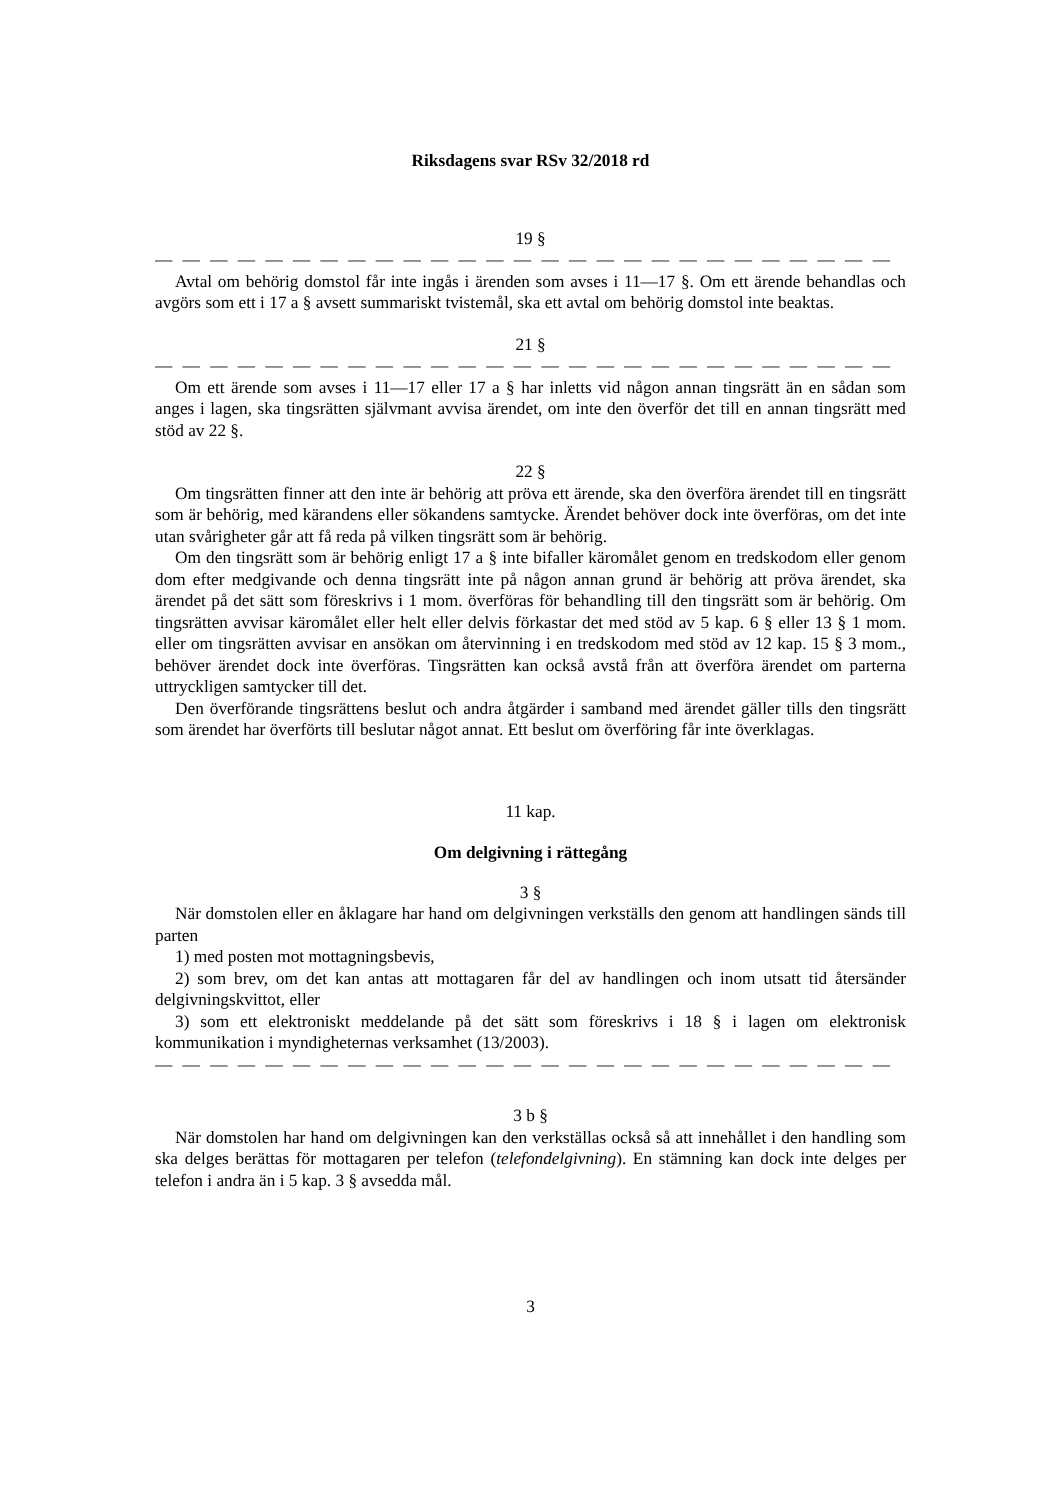Riksdagens svar RSv 32/2018 rd
19 §
— — — — — — — — — — — — — — — — — — — — — — — — — — —
Avtal om behörig domstol får inte ingås i ärenden som avses i 11—17 §. Om ett ärende behandlas och avgörs som ett i 17 a § avsett summariskt tvistemål, ska ett avtal om behörig domstol inte beaktas.
21 §
— — — — — — — — — — — — — — — — — — — — — — — — — — —
Om ett ärende som avses i 11—17 eller 17 a § har inletts vid någon annan tingsrätt än en sådan som anges i lagen, ska tingsrätten självmant avvisa ärendet, om inte den överför det till en annan tingsrätt med stöd av 22 §.
22 §
Om tingsrätten finner att den inte är behörig att pröva ett ärende, ska den överföra ärendet till en tingsrätt som är behörig, med kärandens eller sökandens samtycke. Ärendet behöver dock inte överföras, om det inte utan svårigheter går att få reda på vilken tingsrätt som är behörig.
Om den tingsrätt som är behörig enligt 17 a § inte bifaller käromålet genom en tredskodom eller genom dom efter medgivande och denna tingsrätt inte på någon annan grund är behörig att pröva ärendet, ska ärendet på det sätt som föreskrivs i 1 mom. överföras för behandling till den tingsrätt som är behörig. Om tingsrätten avvisar käromålet eller helt eller delvis förkastar det med stöd av 5 kap. 6 § eller 13 § 1 mom. eller om tingsrätten avvisar en ansökan om återvinning i en tredskodom med stöd av 12 kap. 15 § 3 mom., behöver ärendet dock inte överföras. Tingsrätten kan också avstå från att överföra ärendet om parterna uttryckligen samtycker till det.
Den överförande tingsrättens beslut och andra åtgärder i samband med ärendet gäller tills den tingsrätt som ärendet har överförts till beslutar något annat. Ett beslut om överföring får inte överklagas.
11 kap.
Om delgivning i rättegång
3 §
När domstolen eller en åklagare har hand om delgivningen verkställs den genom att handlingen sänds till parten
1) med posten mot mottagningsbevis,
2) som brev, om det kan antas att mottagaren får del av handlingen och inom utsatt tid återsänder delgivningskvittot, eller
3) som ett elektroniskt meddelande på det sätt som föreskrivs i 18 § i lagen om elektronisk kommunikation i myndigheternas verksamhet (13/2003).
— — — — — — — — — — — — — — — — — — — — — — — — — — —
3 b §
När domstolen har hand om delgivningen kan den verkställas också så att innehållet i den handling som ska delges berättas för mottagaren per telefon (telefondelgivning). En stämning kan dock inte delges per telefon i andra än i 5 kap. 3 § avsedda mål.
3